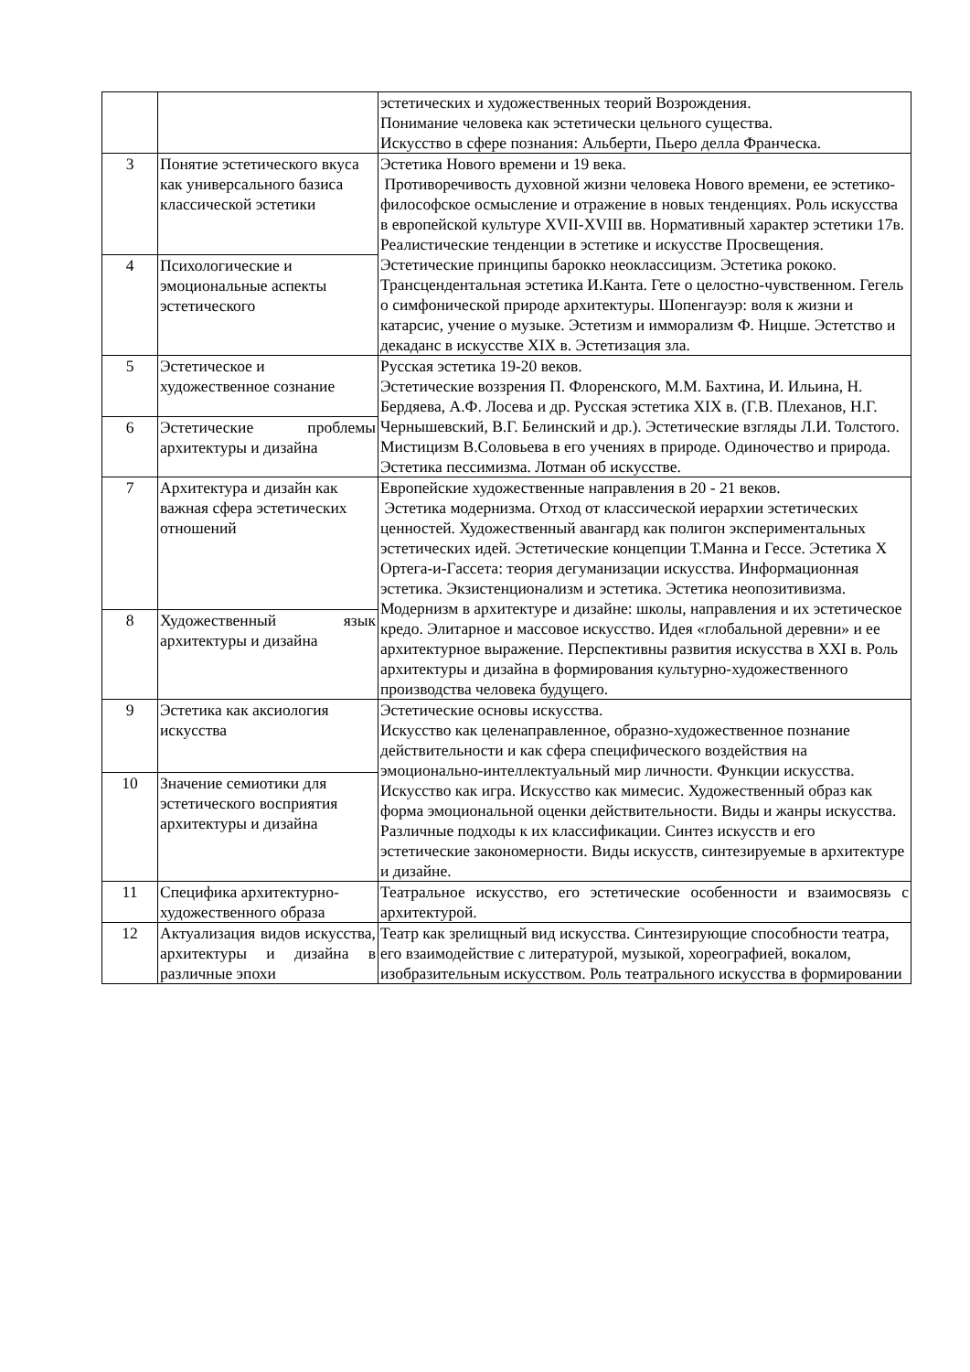| | | эстетических и художественных теорий Возрождения. Понимание человека как эстетически цельного существа. Искусство в сфере познания: Альберти, Пьеро делла Франческа. |
| 3 | Понятие эстетического вкуса как универсального базиса классической эстетики | Эстетика Нового времени и 19 века. Противоречивость духовной жизни человека Нового времени, ее эстетико-философское осмысление и отражение в новых тенденциях. Роль искусства в европейской культуре XVII-XVIII вв. Нормативный характер эстетики 17в. Реалистические тенденции в эстетике и искусстве Просвещения. Эстетические принципы барокко неоклассицизм. Эстетика рококо. Трансцендентальная эстетика И.Канта. Гете о целостно-чувственном. Гегель о симфонической природе архитектуры. Шопенгауэр: воля к жизни и катарсис, учение о музыке. Эстетизм и имморализм Ф. Ницше. Эстетство и декаданс в искусстве XIX в. Эстетизация зла. |
| 4 | Психологические и эмоциональные аспекты эстетического | |
| 5 | Эстетическое и художественное сознание | Русская эстетика 19-20 веков. Эстетические воззрения П. Флоренского, М.М. Бахтина, И. Ильина, Н. Бердяева, А.Ф. Лосева и др. Русская эстетика XIX в. (Г.В. Плеханов, Н.Г. Чернышевский, В.Г. Белинский и др.). Эстетические взгляды Л.И. Толстого. Мистицизм В.Соловьева в его учениях в природе. Одиночество и природа. Эстетика пессимизма. Лотман об искусстве. |
| 6 | Эстетические проблемы архитектуры и дизайна | |
| 7 | Архитектура и дизайн как важная сфера эстетических отношений | Европейские художественные направления в 20 - 21 веков. Эстетика модернизма. Отход от классической иерархии эстетических ценностей. Художественный авангард как полигон экспериментальных эстетических идей. Эстетические концепции Т.Манна и Гессе. Эстетика Х Ортега-и-Гассета: теория дегуманизации искусства. Информационная эстетика. Экзистенционализм и эстетика. Эстетика неопозитивизма. Модернизм в архитектуре и дизайне: школы, направления и их эстетическое кредо. Элитарное и массовое искусство. Идея «глобальной деревни» и ее архитектурное выражение. Перспективны развития искусства в XXI в. Роль архитектуры и дизайна в формирования культурно-художественного производства человека будущего. |
| 8 | Художественный язык архитектуры и дизайна | |
| 9 | Эстетика как аксиология искусства | Эстетические основы искусства. Искусство как целенаправленное, образно-художественное познание действительности и как сфера специфического воздействия на эмоционально-интеллектуальный мир личности. Функции искусства. Искусство как игра. Искусство как мимесис. Художественный образ как форма эмоциональной оценки действительности. Виды и жанры искусства. Различные подходы к их классификации. Синтез искусств и его эстетические закономерности. Виды искусств, синтезируемые в архитектуре и дизайне. |
| 10 | Значение семиотики для эстетического восприятия архитектуры и дизайна | |
| 11 | Специфика архитектурно-художественного образа | Театральное искусство, его эстетические особенности и взаимосвязь с архитектурой. |
| 12 | Актуализация видов искусства, архитектуры и дизайна в различные эпохи | Театр как зрелищный вид искусства. Синтезирующие способности театра, его взаимодействие с литературой, музыкой, хореографией, вокалом, изобразительным искусством. Роль театрального искусства в формировании |